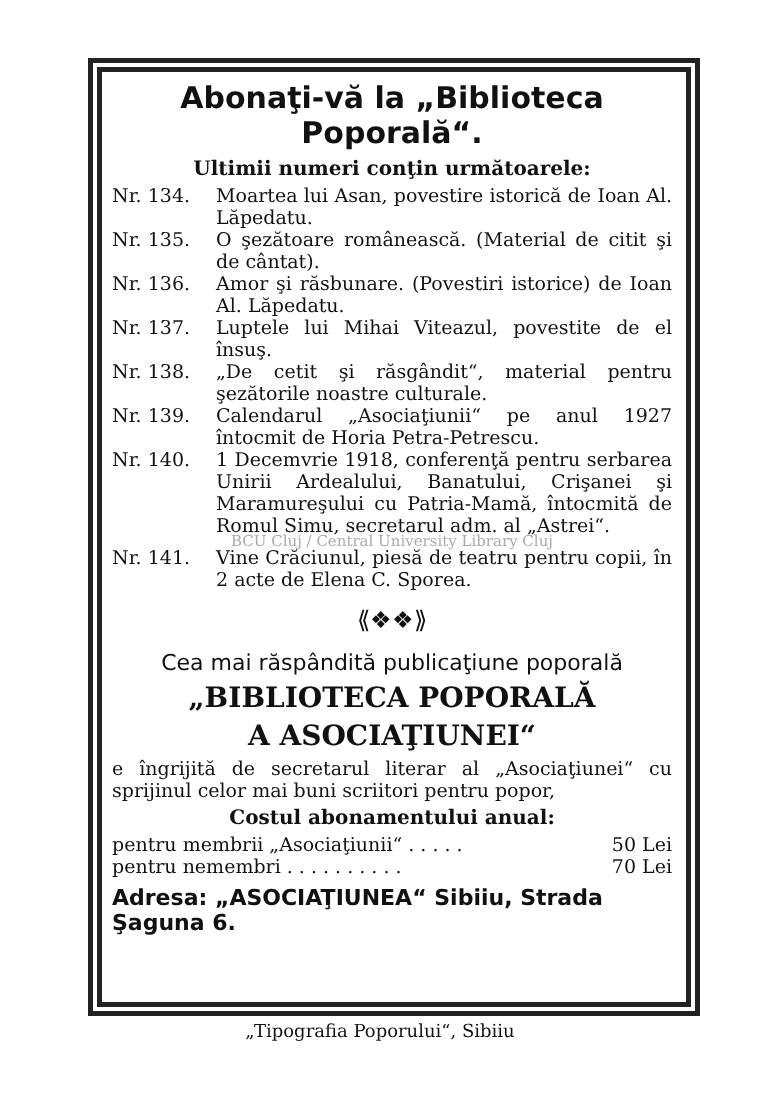Abonaţi-vă la „Biblioteca Poporală“.
Ultimii numeri conţin următoarele:
Nr. 134. Moartea lui Asan, povestire istorică de Ioan Al. Lăpedatu.
Nr. 135. O şezătoare românească. (Material de citit şi de cântat).
Nr. 136. Amor şi răsbunare. (Povestiri istorice) de Ioan Al. Lăpedatu.
Nr. 137. Luptele lui Mihai Viteazul, povestite de el însuş.
Nr. 138. „De cetit şi răsgândit“, material pentru şezătorile noastre culturale.
Nr. 139. Calendarul „Asociaţiunii“ pe anul 1927 întocmit de Horia Petra-Petrescu.
Nr. 140. 1 Decemvrie 1918, conferenţă pentru serbarea Unirii Ardealului, Banatului, Crişanei şi Maramureşului cu Patria-Mamă, întocmită de Romul Simu, secretarul adm. al „Astrei“.
BCU Cluj / Central University Library Cluj
Nr. 141. Vine Crăciunul, piesă de teatru pentru copii, în 2 acte de Elena C. Sporea.
⟪❖❖⟫
Cea mai răspândită publicaţiune poporală
„BIBLIOTECA POPORALĂ
A ASOCIAŢIUNEI“
e îngrijită de secretarul literar al „Asociaţiunei“ cu sprijinul celor mai buni scriitori pentru popor,
Costul abonamentului anual:
pentru membrii „Asociaţiunii“ . . . . . 50 Lei
pentru nemembri . . . . . . . . . . 70 Lei
Adresa: „ASOCIAŢIUNEA“ Sibiiu, Strada Şaguna 6.
„Tipografia Poporului“, Sibiiu